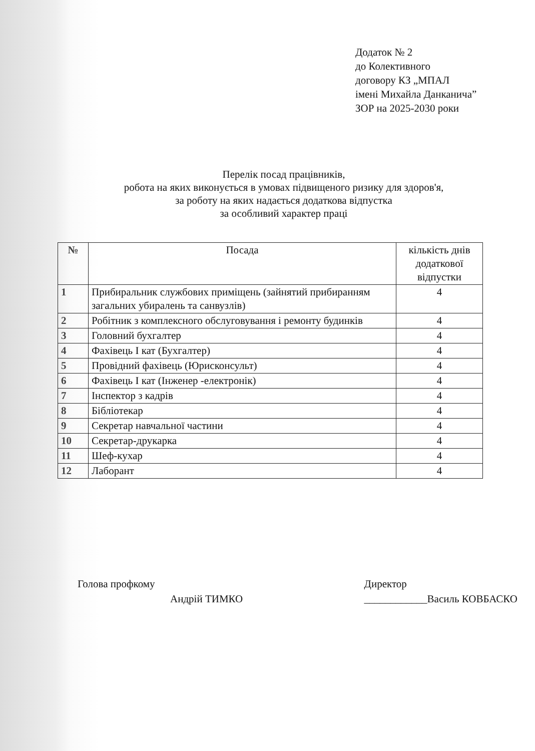Додаток № 2
до Колективного
договору КЗ „МПАЛ
імені Михайла Данканича”
ЗОР на 2025-2030 роки
Перелік посад працівників,
робота на яких виконується в умовах підвищеного ризику для здоров'я,
за роботу на яких надається додаткова відпустка
за особливий характер праці
| № | Посада | кількість днів додаткової відпустки |
| --- | --- | --- |
| 1 | Прибиральник службових приміщень (зайнятий прибиранням загальних убиралень та санвузлів) | 4 |
| 2 | Робітник з комплексного обслуговування і ремонту будинків | 4 |
| 3 | Головний бухгалтер | 4 |
| 4 | Фахівець І кат (Бухгалтер) | 4 |
| 5 | Провідний фахівець (Юрисконсульт) | 4 |
| 6 | Фахівець І кат (Інженер -електронік) | 4 |
| 7 | Інспектор з кадрів | 4 |
| 8 | Бібліотекар | 4 |
| 9 | Секретар навчальної частини | 4 |
| 10 | Секретар-друкарка | 4 |
| 11 | Шеф-кухар | 4 |
| 12 | Лаборант | 4 |
Голова профкому
Андрій ТИМКО
Директор
____________Василь КОВБАСКО